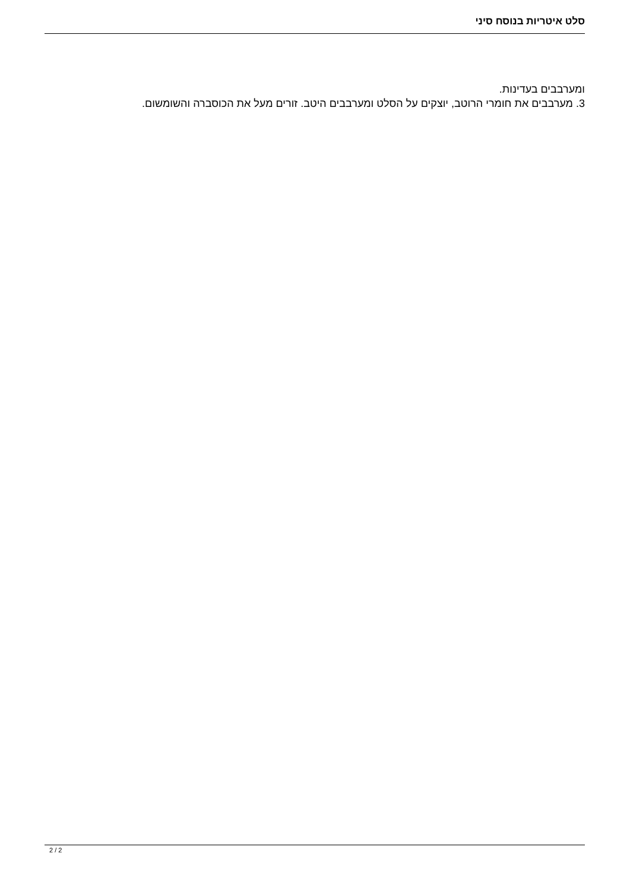סלט איטריות בנוסח סיני
ומערבבים בעדינות.
3. מערבבים את חומרי הרוטב, יוצקים על הסלט ומערבבים היטב. זורים מעל את הכוסברה והשומשום.
2 / 2